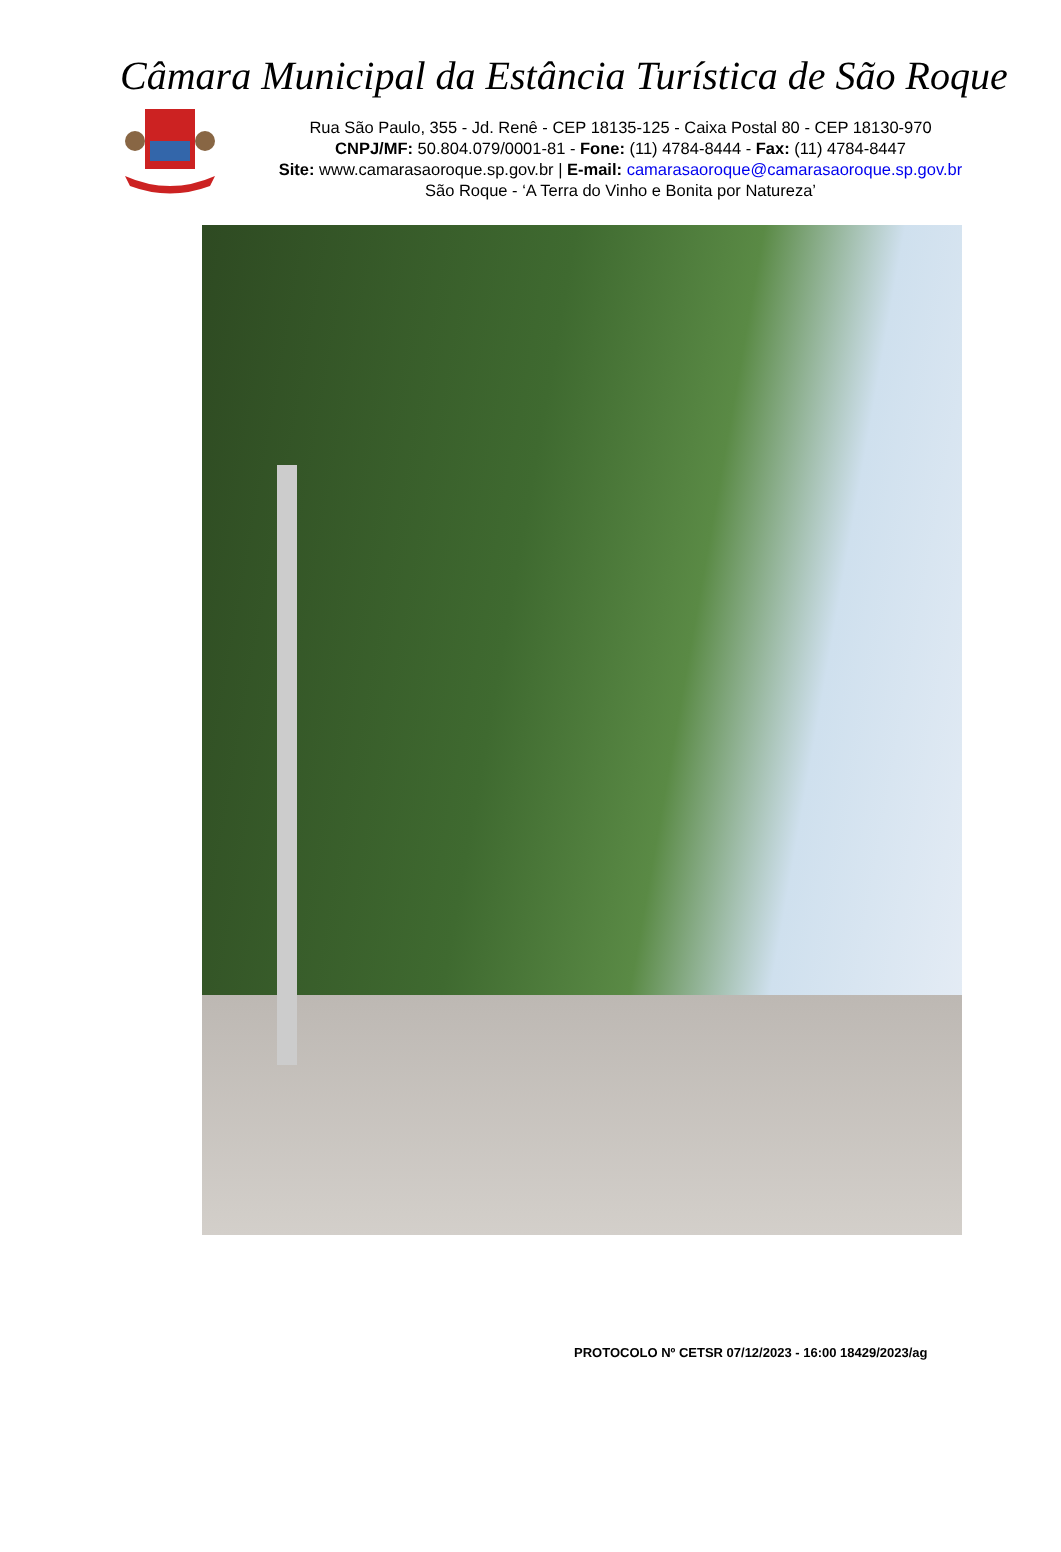Câmara Municipal da Estância Turística de São Roque
Rua São Paulo, 355 - Jd. Renê - CEP 18135-125 - Caixa Postal 80 - CEP 18130-970
CNPJ/MF: 50.804.079/0001-81 - Fone: (11) 4784-8444 - Fax: (11) 4784-8447
Site: www.camarasaoroque.sp.gov.br | E-mail: camarasaoroque@camarasaoroque.sp.gov.br
São Roque - ‘A Terra do Vinho e Bonita por Natureza’
PROTOCOLO Nº CETSR 07/12/2023 - 16:00 18429/2023/ag